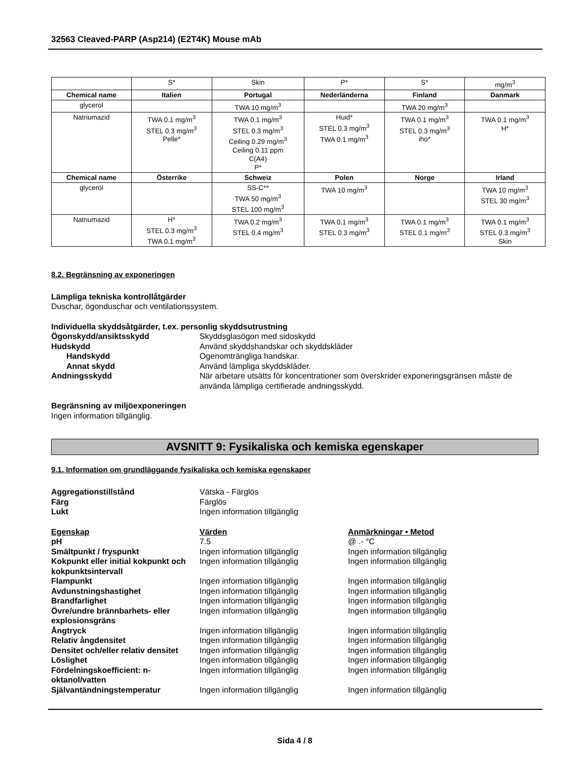32563 Cleaved-PARP (Asp214) (E2T4K) Mouse mAb
| | S* | Skin | P* | S* | mg/m<sup>3</sup> |
| Chemical name | Italien | Portugal | Nederländerna | Finland | Danmark |
| glycerol | | TWA 10 mg/m<sup>3</sup> | | TWA 20 mg/m<sup>3</sup> | |
| Natriumazid | TWA 0.1 mg/m<sup>3</sup> STEL 0.3 mg/m<sup>3</sup> Pelle* | TWA 0.1 mg/m<sup>3</sup> STEL 0.3 mg/m<sup>3</sup> Ceiling 0.29 mg/m<sup>3</sup> Ceiling 0.11 ppm C(A4) P* | Huid* STEL 0.3 mg/m<sup>3</sup> TWA 0.1 mg/m<sup>3</sup> | TWA 0.1 mg/m<sup>3</sup> STEL 0.3 mg/m<sup>3</sup> iho* | TWA 0.1 mg/m<sup>3</sup> H* |
| Chemical name | Österrike | Schweiz | Polen | Norge | Irland |
| glycerol | | SS-C** TWA 50 mg/m<sup>3</sup> STEL 100 mg/m<sup>3</sup> | TWA 10 mg/m<sup>3</sup> | | TWA 10 mg/m<sup>3</sup> STEL 30 mg/m<sup>3</sup> |
| Natriumazid | H* STEL 0.3 mg/m<sup>3</sup> TWA 0.1 mg/m<sup>3</sup> | TWA 0.2 mg/m<sup>3</sup> STEL 0.4 mg/m<sup>3</sup> | TWA 0.1 mg/m<sup>3</sup> STEL 0.3 mg/m<sup>3</sup> | TWA 0.1 mg/m<sup>3</sup> STEL 0.1 mg/m<sup>3</sup> | TWA 0.1 mg/m<sup>3</sup> STEL 0.3 mg/m<sup>3</sup> Skin |
8.2. Begränsning av exponeringen
Lämpliga tekniska kontrollåtgärder
Duschar, ögonduschar och ventilationssystem.
Individuella skyddsåtgärder, t.ex. personlig skyddsutrustning
Ögonskydd/ansiktsskydd Skyddsglasögon med sidoskydd
Hudskydd Använd skyddshandskar och skyddskläder
Handskydd Ogenomträngliga handskar.
Annat skydd Använd lämpliga skyddskläder.
Andningsskydd När arbetare utsätts för koncentrationer som överskrider exponeringsgränsen måste de använda lämpliga certifierade andningsskydd.
Begränsning av miljöexponeringen
Ingen information tillgänglig.
AVSNITT 9: Fysikaliska och kemiska egenskaper
9.1. Information om grundläggande fysikaliska och kemiska egenskaper
Aggregationstillstånd Vätska - Färglös
Färg Färglös
Lukt Ingen information tillgänglig
Egenskap Värden Anmärkningar • Metod
pH 7.5 @ .- °C
Smältpunkt / fryspunkt Ingen information tillgänglig Ingen information tillgänglig
Kokpunkt eller initial kokpunkt och kokpunktsintervall
Ingen information tillgänglig Ingen information tillgänglig
Flampunkt Ingen information tillgänglig Ingen information tillgänglig
Avdunstningshastighet Ingen information tillgänglig Ingen information tillgänglig
Brandfarlighet Ingen information tillgänglig Ingen information tillgänglig
Övre/undre brännbarhets- eller explosionsgräns
Ingen information tillgänglig Ingen information tillgänglig
Ångtryck Ingen information tillgänglig Ingen information tillgänglig
Relativ ångdensitet Ingen information tillgänglig Ingen information tillgänglig
Densitet och/eller relativ densitet
Ingen information tillgänglig Ingen information tillgänglig
Löslighet Ingen information tillgänglig Ingen information tillgänglig
Fördelningskoefficient: n-oktanol/vatten
Ingen information tillgänglig Ingen information tillgänglig
Självantändningstemperatur Ingen information tillgänglig Ingen information tillgänglig
Sida 4 / 8